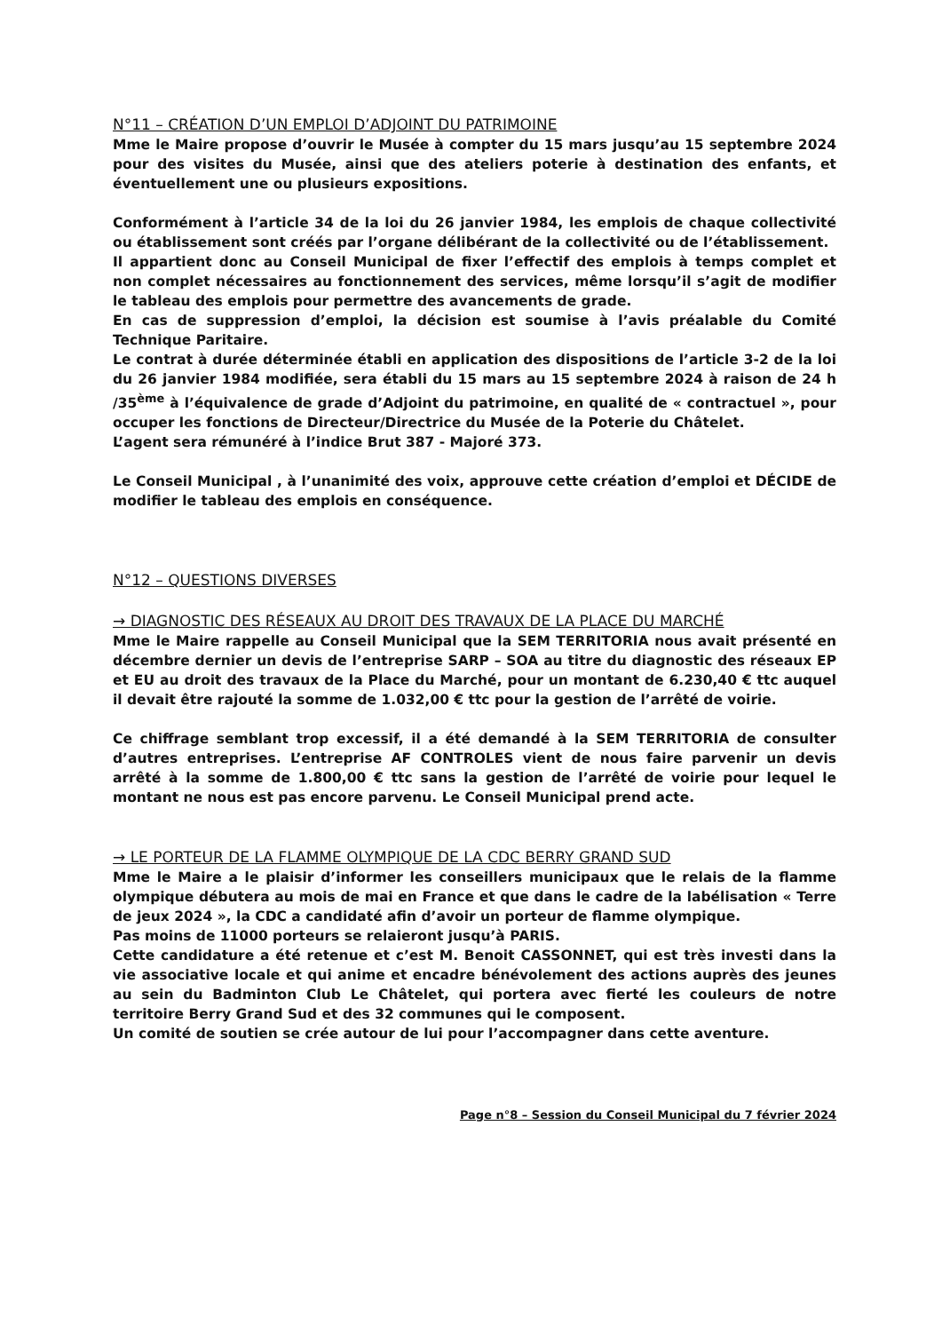N°11 – CRÉATION D’UN EMPLOI D’ADJOINT DU PATRIMOINE
Mme le Maire propose d’ouvrir le Musée à compter du 15 mars jusqu’au 15 septembre 2024 pour des visites du Musée, ainsi que des ateliers poterie à destination des enfants, et éventuellement une ou plusieurs expositions.
Conformément à l’article 34 de la loi du 26 janvier 1984, les emplois de chaque collectivité ou établissement sont créés par l’organe délibérant de la collectivité ou de l’établissement.
Il appartient donc au Conseil Municipal de fixer l’effectif des emplois à temps complet et non complet nécessaires au fonctionnement des services, même lorsqu’il s’agit de modifier le tableau des emplois pour permettre des avancements de grade.
En cas de suppression d’emploi, la décision est soumise à l’avis préalable du Comité Technique Paritaire.
Le contrat à durée déterminée établi en application des dispositions de l’article 3-2 de la loi du 26 janvier 1984 modifiée, sera établi du 15 mars au 15 septembre 2024 à raison de 24 h /35<sup>ème</sup> à l’équivalence de grade d’Adjoint du patrimoine, en qualité de « contractuel », pour occuper les fonctions de Directeur/Directrice du Musée de la Poterie du Châtelet.
L’agent sera rémunéré à l’indice Brut 387 - Majoré 373.
Le Conseil Municipal , à l’unanimité des voix, approuve cette création d’emploi et DÉCIDE de modifier le tableau des emplois en conséquence.
N°12 – QUESTIONS DIVERSES
→ DIAGNOSTIC DES RÉSEAUX AU DROIT DES TRAVAUX DE LA PLACE DU MARCHÉ
Mme le Maire rappelle au Conseil Municipal que la SEM TERRITORIA nous avait présenté en décembre dernier un devis de l’entreprise SARP – SOA au titre du diagnostic des réseaux EP et EU au droit des travaux de la Place du Marché, pour un montant de 6.230,40 € ttc auquel il devait être rajouté la somme de 1.032,00 € ttc pour la gestion de l’arrêté de voirie.
Ce chiffrage semblant trop excessif, il a été demandé à la SEM TERRITORIA de consulter d’autres entreprises. L’entreprise AF CONTROLES vient de nous faire parvenir un devis arrêté à la somme de 1.800,00 € ttc sans la gestion de l’arrêté de voirie pour lequel le montant ne nous est pas encore parvenu. Le Conseil Municipal prend acte.
→ LE PORTEUR DE LA FLAMME OLYMPIQUE DE LA CDC BERRY GRAND SUD
Mme le Maire a le plaisir d’informer les conseillers municipaux que le relais de la flamme olympique débutera au mois de mai en France et que dans le cadre de la labélisation « Terre de jeux 2024 », la CDC a candidaté afin d’avoir un porteur de flamme olympique.
Pas moins de 11000 porteurs se relaieront jusqu’à PARIS.
Cette candidature a été retenue et c’est M. Benoit CASSONNET, qui est très investi dans la vie associative locale et qui anime et encadre bénévolement des actions auprès des jeunes au sein du Badminton Club Le Châtelet, qui portera avec fierté les couleurs de notre territoire Berry Grand Sud et des 32 communes qui le composent.
Un comité de soutien se crée autour de lui pour l’accompagner dans cette aventure.
Page n°8 – Session du Conseil Municipal du 7 février 2024